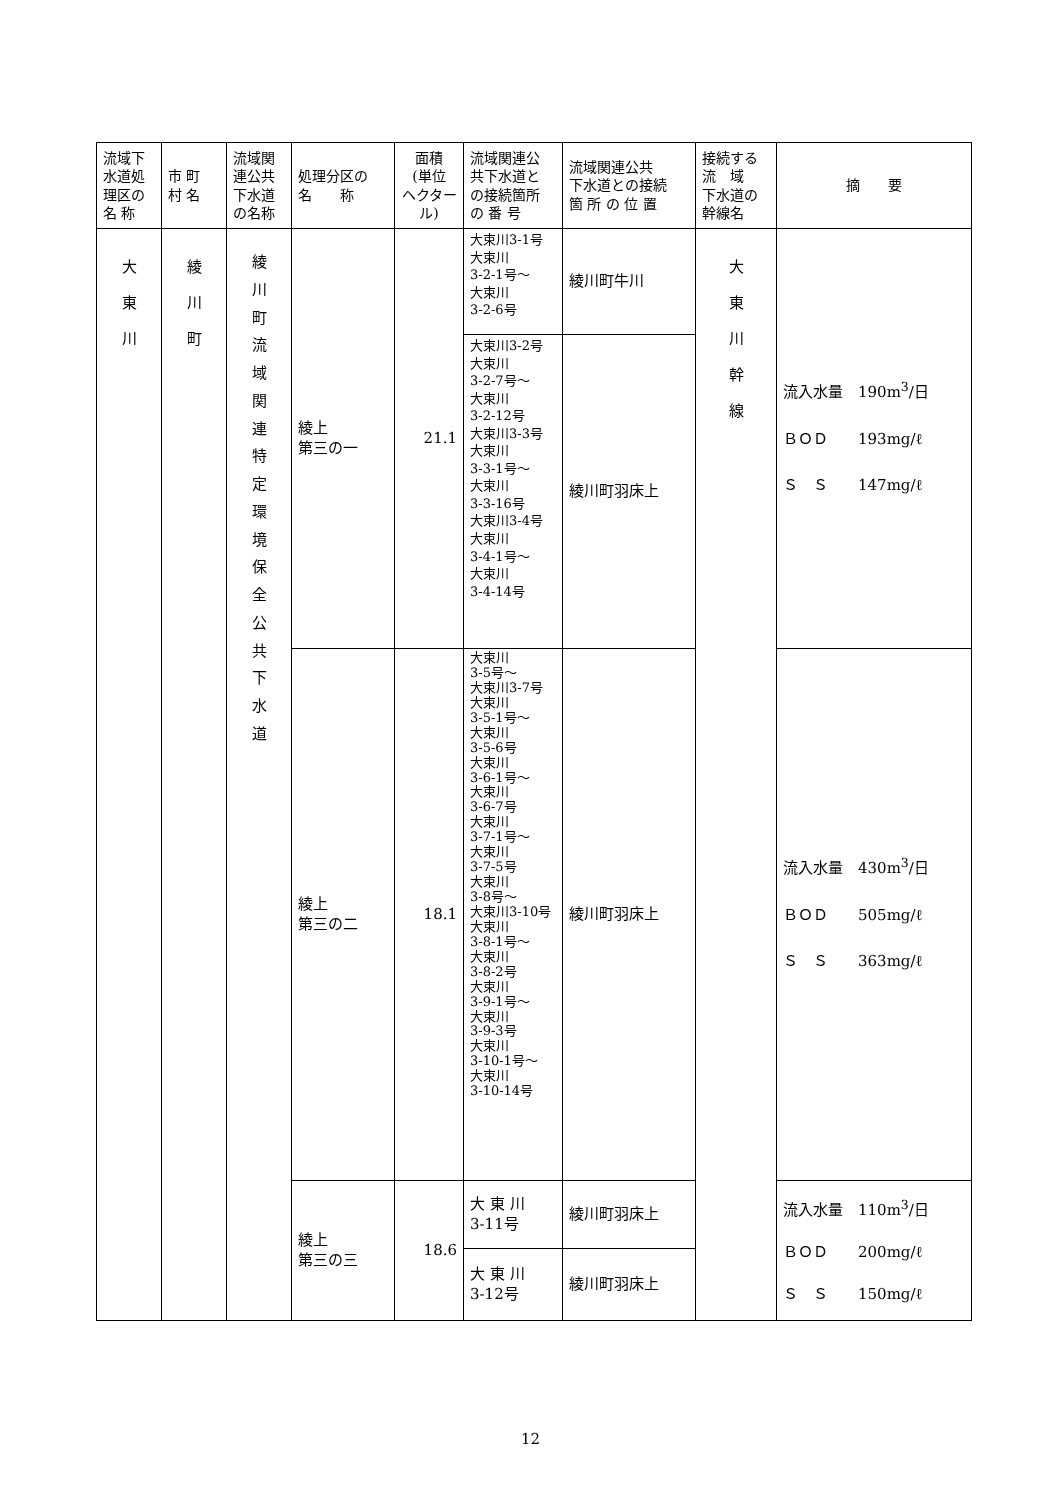| 流域下 水道処 理区の 名 称 | 市 町 村 名 | 流域関 連公共 下水道 の名称 | 処理分区の 名 称 | 面積 (単位 ヘクタール) | 流域関連公 共下水道と の接続箇所 の 番 号 | 流域関連公共 下水道との接続 箇 所 の 位 置 | 接続する 流 域 下水道の 幹線名 | 摘 要 |
| --- | --- | --- | --- | --- | --- | --- | --- | --- |
| 大 東 川 | 綾 川 町 | 綾 川 町 流 域 関 連 特 定 環 境 保 全 公 共 下 水 道 | 綾上 第三の一 | 21.1 | 大束川3-1号 大束川 3-2-1号～ 大束川 3-2-6号 | 綾川町牛川 | 大 東 川 幹 線 | 流入水量 190m<sup>3</sup>/日 ＢＯＤ 193mg/ℓ Ｓ Ｓ 147mg/ℓ |
| | | | | | 大束川3-2号 大束川 3-2-7号～ 大束川 3-2-12号 大束川3-3号 大束川 3-3-1号～ 大束川 3-3-16号 大束川3-4号 大束川 3-4-1号～ 大束川 3-4-14号 | 綾川町羽床上 | | |
| | | | 綾上 第三の二 | 18.1 | 大束川 3-5号～ 大束川3-7号 大束川 3-5-1号～ 大束川 3-5-6号 大束川 3-6-1号～ 大束川 3-6-7号 大束川 3-7-1号～ 大束川 3-7-5号 大束川 3-8号～ 大束川3-10号 大束川 3-8-1号～ 大束川 3-8-2号 大束川 3-9-1号～ 大束川 3-9-3号 大束川 3-10-1号～ 大束川 3-10-14号 | 綾川町羽床上 | | 流入水量 430m<sup>3</sup>/日 ＢＯＤ 505mg/ℓ Ｓ Ｓ 363mg/ℓ |
| | | | 綾上 第三の三 | 18.6 | 大 東 川 3-11号 | 綾川町羽床上 | | 流入水量 110m<sup>3</sup>/日 ＢＯＤ 200mg/ℓ Ｓ Ｓ 150mg/ℓ |
| | | | | | 大 東 川 3-12号 | 綾川町羽床上 | | |
12